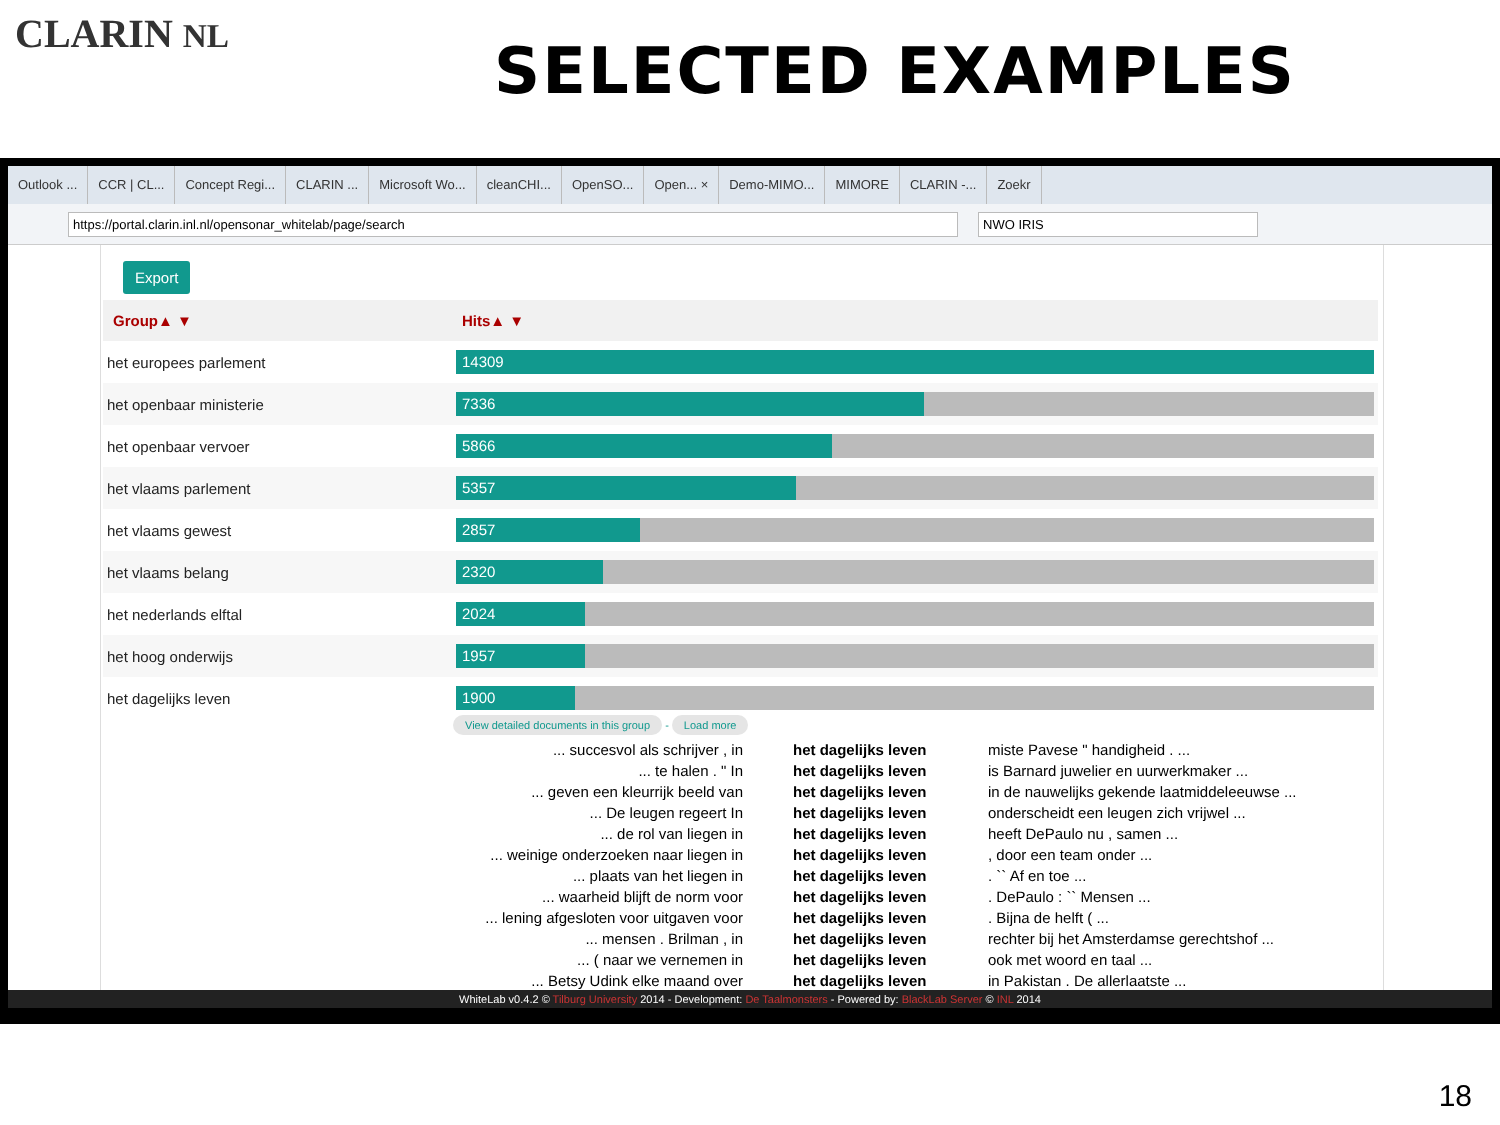CLARIN NL
SELECTED EXAMPLES
Outlook ... CCR | CL... Concept Regi... CLARIN ... Microsoft Wo... cleanCHI... OpenSO... Open... × Demo-MIMO... MIMORE CLARIN -... Zoekr
https://portal.clarin.inl.nl/opensonar_whitelab/page/search NWO IRIS
Export
| Group▲ ▼ | Hits▲ ▼ |
| --- | --- |
| het europees parlement | 14309 |
| het openbaar ministerie | 7336 |
| het openbaar vervoer | 5866 |
| het vlaams parlement | 5357 |
| het vlaams gewest | 2857 |
| het vlaams belang | 2320 |
| het nederlands elftal | 2024 |
| het hoog onderwijs | 1957 |
| het dagelijks leven | 1900 |
View detailed documents in this group - Load more
... succesvol als schrijver , in
het dagelijks leven
miste Pavese " handigheid . ...
... te halen . " In
het dagelijks leven
is Barnard juwelier en uurwerkmaker ...
... geven een kleurrijk beeld van
het dagelijks leven
in de nauwelijks gekende laatmiddeleeuwse ...
... De leugen regeert In
het dagelijks leven
onderscheidt een leugen zich vrijwel ...
... de rol van liegen in
het dagelijks leven
heeft DePaulo nu , samen ...
... weinige onderzoeken naar liegen in
het dagelijks leven
, door een team onder ...
... plaats van het liegen in
het dagelijks leven
. `` Af en toe ...
... waarheid blijft de norm voor
het dagelijks leven
. DePaulo : `` Mensen ...
... lening afgesloten voor uitgaven voor
het dagelijks leven
. Bijna de helft ( ...
... mensen . Brilman , in
het dagelijks leven
rechter bij het Amsterdamse gerechtshof ...
... ( naar we vernemen in
het dagelijks leven
ook met woord en taal ...
... Betsy Udink elke maand over
het dagelijks leven
in Pakistan . De allerlaatste ...
WhiteLab v0.4.2 © Tilburg University 2014 - Development: De Taalmonsters - Powered by: BlackLab Server © INL 2014
18